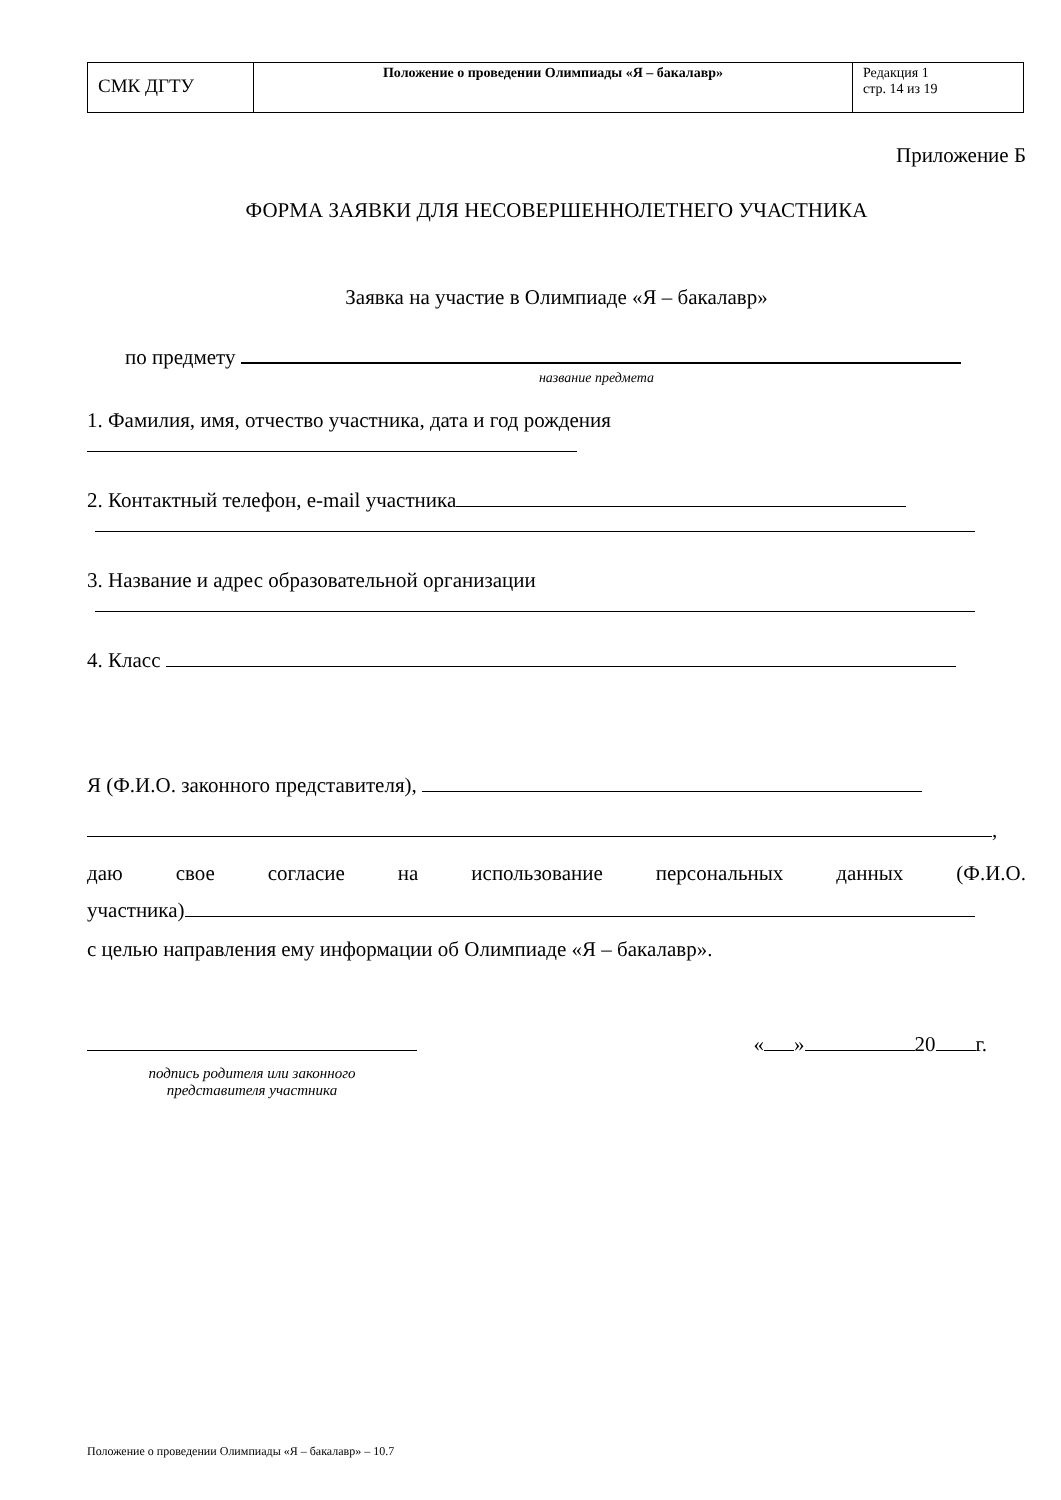| СМК ДГТУ | Положение о проведении Олимпиады «Я – бакалавр» | Редакция 1 стр. 14 из 19 |
Приложение Б
ФОРМА ЗАЯВКИ ДЛЯ НЕСОВЕРШЕННОЛЕТНЕГО УЧАСТНИКА
Заявка на участие в Олимпиаде «Я – бакалавр»
по предмету
название предмета
1. Фамилия, имя, отчество участника, дата и год рождения
2. Контактный телефон, e-mail участника
3. Название и адрес образовательной организации
4. Класс
Я (Ф.И.О. законного представителя),
,
даю свое согласие на использование персональных данных (Ф.И.О.
участника)
с целью направления ему информации об Олимпиаде «Я – бакалавр».
подпись родителя или законного
представителя участника
« » 20 г.
Положение о проведении Олимпиады «Я – бакалавр» – 10.7